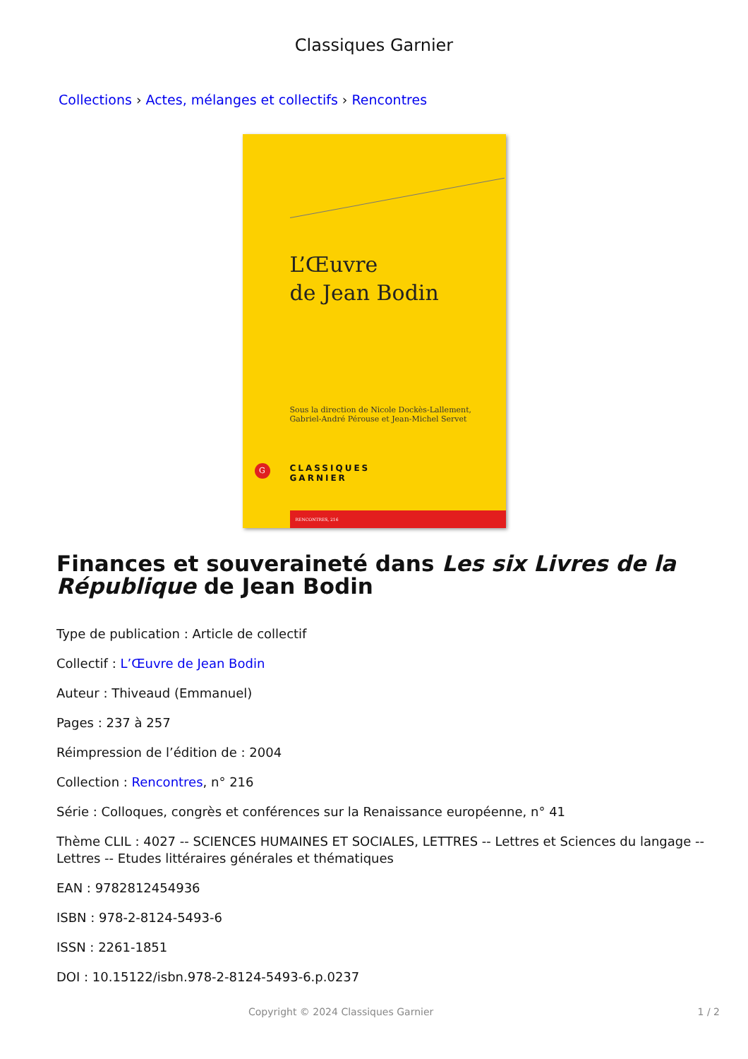Classiques Garnier
Collections › Actes, mélanges et collectifs › Rencontres
L’Œuvre
de Jean Bodin
Sous la direction de Nicole Dockès-Lallement,
Gabriel-André Pérouse et Jean-Michel Servet
G
CLASSIQUES
GARNIER
RENCONTRES, 216
Finances et souveraineté dans Les six Livres de la République de Jean Bodin
Type de publication : Article de collectif
Collectif : L’Œuvre de Jean Bodin
Auteur : Thiveaud (Emmanuel)
Pages : 237 à 257
Réimpression de l’édition de : 2004
Collection : Rencontres, n° 216
Série : Colloques, congrès et conférences sur la Renaissance européenne, n° 41
Thème CLIL : 4027 -- SCIENCES HUMAINES ET SOCIALES, LETTRES -- Lettres et Sciences du langage -- Lettres -- Etudes littéraires générales et thématiques
EAN : 9782812454936
ISBN : 978-2-8124-5493-6
ISSN : 2261-1851
DOI : 10.15122/isbn.978-2-8124-5493-6.p.0237
Copyright © 2024 Classiques Garnier 1 / 2